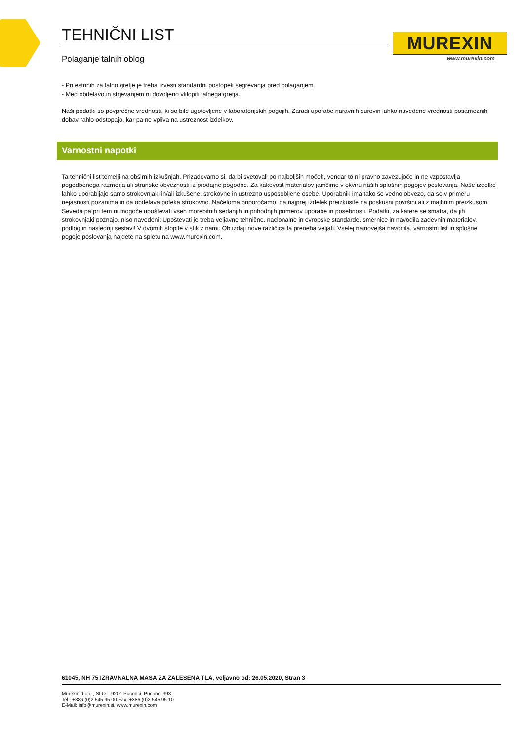TEHNIČNI LIST
Polaganje talnih oblog
MUREXIN
www.murexin.com
- Pri estrihih za talno gretje je treba izvesti standardni postopek segrevanja pred polaganjem.
- Med obdelavo in strjevanjem ni dovoljeno vklopiti talnega gretja.
Naši podatki so povprečne vrednosti, ki so bile ugotovljene v laboratorijskih pogojih. Zaradi uporabe naravnih surovin lahko navedene vrednosti posameznih dobav rahlo odstopajo, kar pa ne vpliva na ustreznost izdelkov.
Varnostni napotki
Ta tehnični list temelji na obširnih izkušnjah. Prizadevamo si, da bi svetovali po najboljših močeh, vendar to ni pravno zavezujoče in ne vzpostavlja pogodbenega razmerja ali stranske obveznosti iz prodajne pogodbe. Za kakovost materialov jamčimo v okviru naših splošnih pogojev poslovanja. Naše izdelke lahko uporabljajo samo strokovnjaki in/ali izkušene, strokovne in ustrezno usposobljene osebe. Uporabnik ima tako še vedno obvezo, da se v primeru nejasnosti pozanima in da obdelava poteka strokovno. Načeloma priporočamo, da najprej izdelek preizkusite na poskusni površini ali z majhnim preizkusom. Seveda pa pri tem ni mogoče upoštevati vseh morebitnih sedanjih in prihodnjih primerov uporabe in posebnosti. Podatki, za katere se smatra, da jih strokovnjaki poznajo, niso navedeni; Upoštevati je treba veljavne tehnične, nacionalne in evropske standarde, smernice in navodila zadevnih materialov, podlog in naslednji sestavi! V dvomih stopite v stik z nami. Ob izdaji nove različica ta preneha veljati. Vselej najnovejša navodila, varnostni list in splošne pogoje poslovanja najdete na spletu na www.murexin.com.
61045, NH 75 IZRAVNALNA MASA ZA ZALESENA TLA, veljavno od: 26.05.2020, Stran 3
Murexin d.o.o., SLO – 9201 Puconci, Puconci 393
Tel.: +386 (0)2 545 95 00 Fax: +386 (0)2 545 95 10
E-Mail: info@murexin.si, www.murexin.com